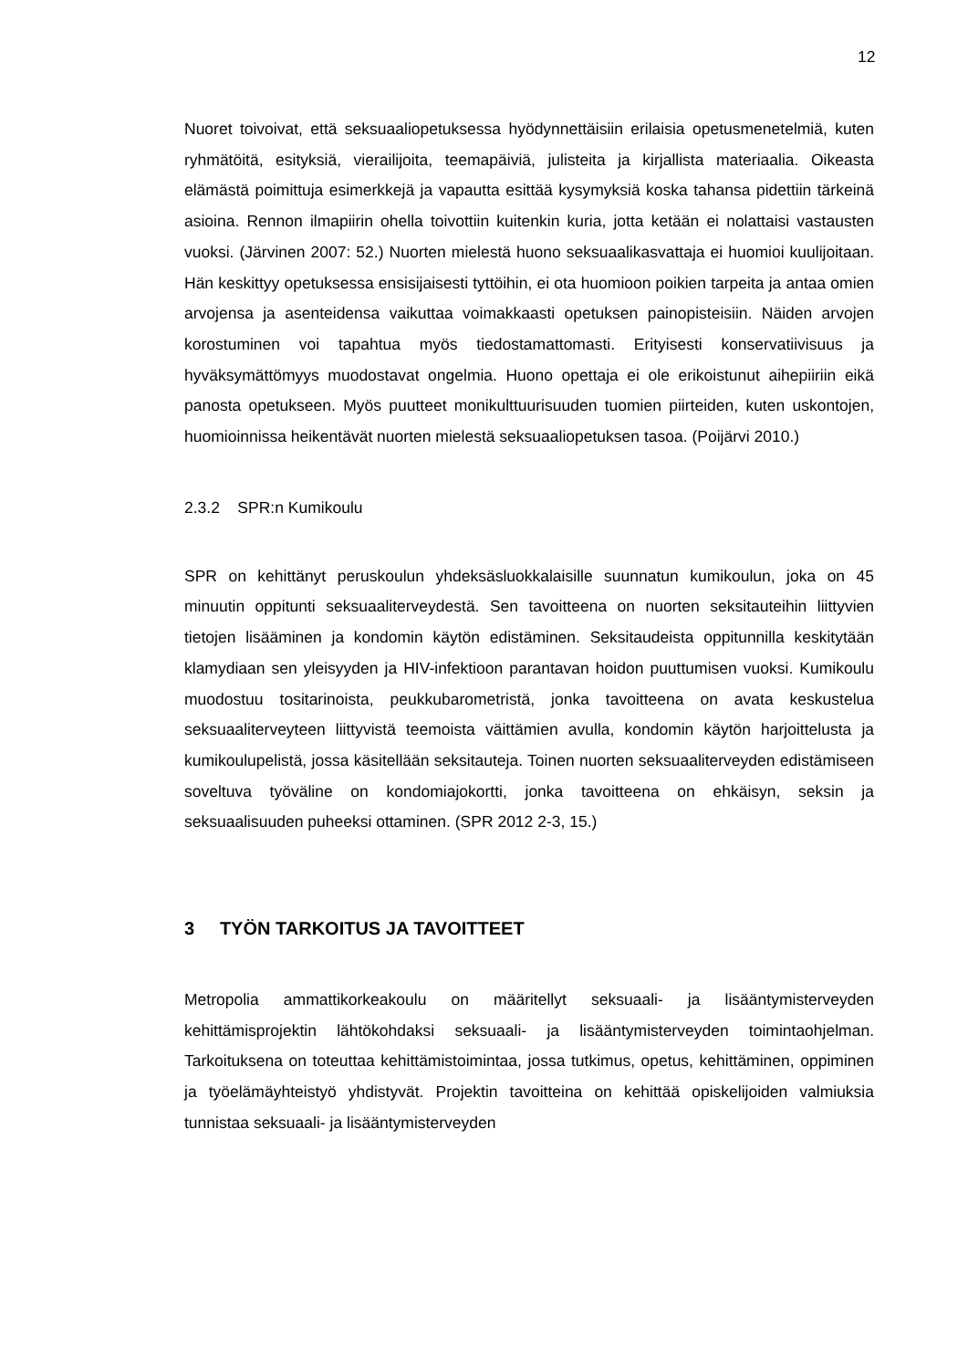12
Nuoret toivoivat, että seksuaaliopetuksessa hyödynnettäisiin erilaisia opetusmenetelmiä, kuten ryhmätöitä, esityksiä, vierailijoita, teemapäiviä, julisteita ja kirjallista materiaalia. Oikeasta elämästä poimittuja esimerkkejä ja vapautta esittää kysymyksiä koska tahansa pidettiin tärkeinä asioina. Rennon ilmapiirin ohella toivottiin kuitenkin kuria, jotta ketään ei nolattaisi vastausten vuoksi. (Järvinen 2007: 52.) Nuorten mielestä huono seksuaalikasvattaja ei huomioi kuulijoitaan. Hän keskittyy opetuksessa ensisijaisesti tyttöihin, ei ota huomioon poikien tarpeita ja antaa omien arvojensa ja asenteidensa vaikuttaa voimakkaasti opetuksen painopisteisiin. Näiden arvojen korostuminen voi tapahtua myös tiedostamattomasti. Erityisesti konservatiivisuus ja hyväksymättömyys muodostavat ongelmia. Huono opettaja ei ole erikoistunut aihepiiriin eikä panosta opetukseen. Myös puutteet monikulttuurisuuden tuomien piirteiden, kuten uskontojen, huomioinnissa heikentävät nuorten mielestä seksuaaliopetuksen tasoa. (Poijärvi 2010.)
2.3.2 SPR:n Kumikoulu
SPR on kehittänyt peruskoulun yhdeksäsluokkalaisille suunnatun kumikoulun, joka on 45 minuutin oppitunti seksuaaliterveydestä. Sen tavoitteena on nuorten seksitauteihin liittyvien tietojen lisääminen ja kondomin käytön edistäminen. Seksitaudeista oppitunnilla keskitytään klamydiaan sen yleisyyden ja HIV-infektioon parantavan hoidon puuttumisen vuoksi. Kumikoulu muodostuu tositarinoista, peukkubarometristä, jonka tavoitteena on avata keskustelua seksuaaliterveyteen liittyvistä teemoista väittämien avulla, kondomin käytön harjoittelusta ja kumikoulupelistä, jossa käsitellään seksitauteja. Toinen nuorten seksuaaliterveyden edistämiseen soveltuva työväline on kondomiajokortti, jonka tavoitteena on ehkäisyn, seksin ja seksuaalisuuden puheeksi ottaminen. (SPR 2012 2-3, 15.)
3 TYÖN TARKOITUS JA TAVOITTEET
Metropolia ammattikorkeakoulu on määritellyt seksuaali- ja lisääntymisterveyden kehittämisprojektin lähtökohdaksi seksuaali- ja lisääntymisterveyden toimintaohjelman. Tarkoituksena on toteuttaa kehittämistoimintaa, jossa tutkimus, opetus, kehittäminen, oppiminen ja työelämäyhteistyö yhdistyvät. Projektin tavoitteina on kehittää opiskelijoiden valmiuksia tunnistaa seksuaali- ja lisääntymisterveyden